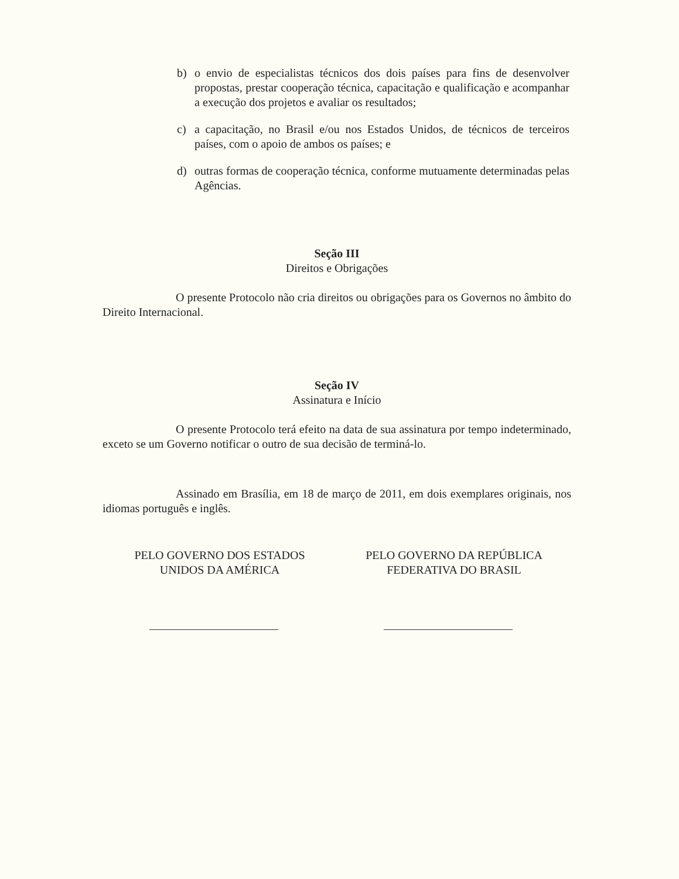b) o envio de especialistas técnicos dos dois países para fins de desenvolver propostas, prestar cooperação técnica, capacitação e qualificação e acompanhar a execução dos projetos e avaliar os resultados;
c) a capacitação, no Brasil e/ou nos Estados Unidos, de técnicos de terceiros países, com o apoio de ambos os países; e
d) outras formas de cooperação técnica, conforme mutuamente determinadas pelas Agências.
Seção III
Direitos e Obrigações
O presente Protocolo não cria direitos ou obrigações para os Governos no âmbito do Direito Internacional.
Seção IV
Assinatura e Início
O presente Protocolo terá efeito na data de sua assinatura por tempo indeterminado, exceto se um Governo notificar o outro de sua decisão de terminá-lo.
Assinado em Brasília, em 18 de março de 2011, em dois exemplares originais, nos idiomas português e inglês.
PELO GOVERNO DOS ESTADOS
UNIDOS DA AMÉRICA
PELO GOVERNO DA REPÚBLICA
FEDERATIVA DO BRASIL